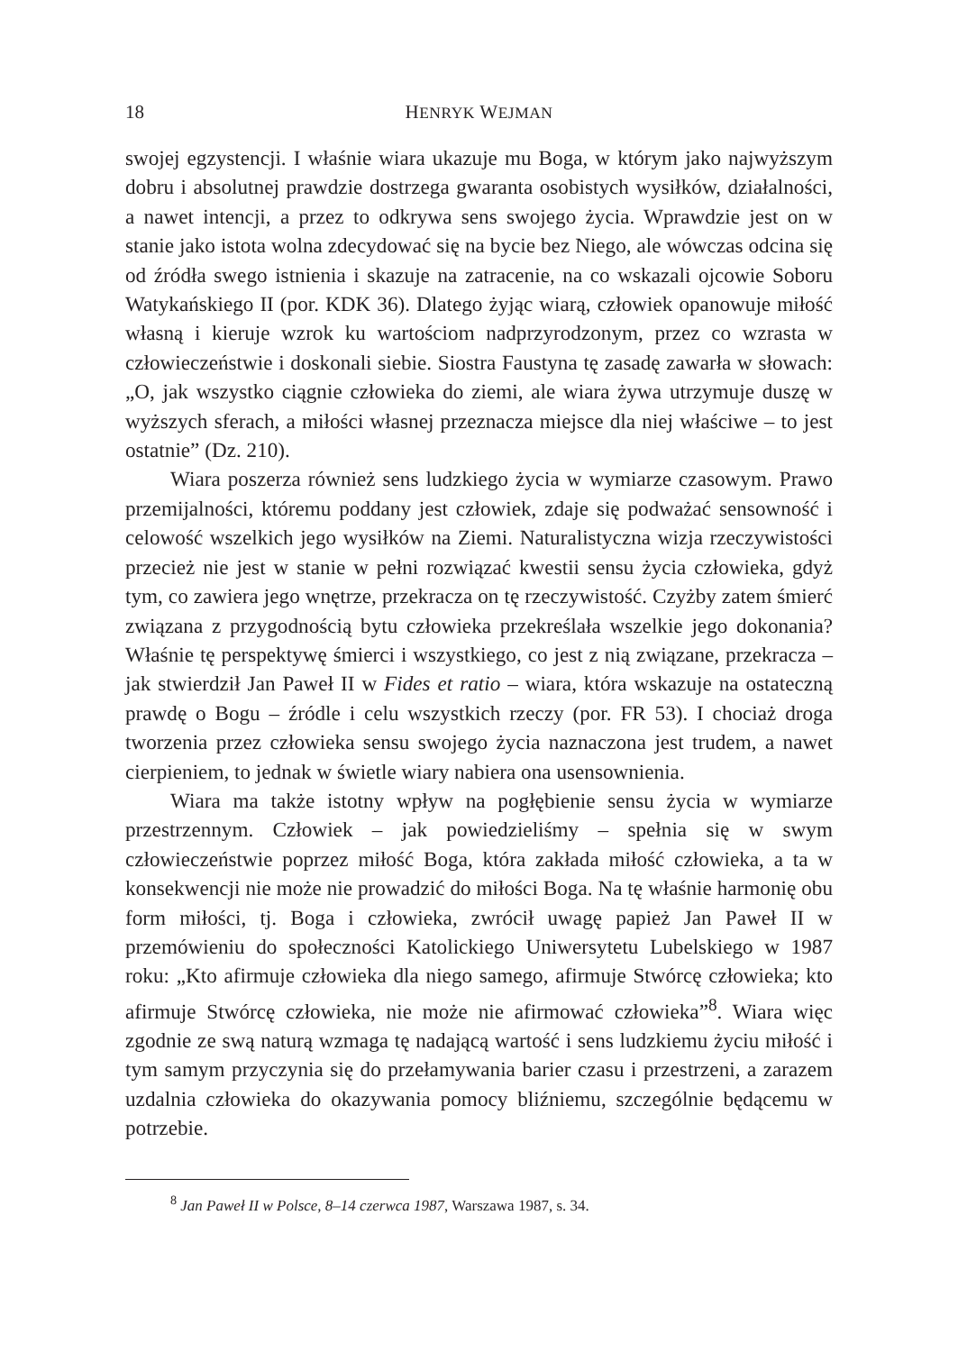18 HENRYK WEJMAN
swojej egzystencji. I właśnie wiara ukazuje mu Boga, w którym jako najwyższym dobru i absolutnej prawdzie dostrzega gwaranta osobistych wysiłków, działalności, a nawet intencji, a przez to odkrywa sens swojego życia. Wprawdzie jest on w stanie jako istota wolna zdecydować się na bycie bez Niego, ale wówczas odcina się od źródła swego istnienia i skazuje na zatracenie, na co wskazali ojcowie Soboru Watykańskiego II (por. KDK 36). Dlatego żyjąc wiarą, człowiek opanowuje miłość własną i kieruje wzrok ku wartościom nadprzyrodzonym, przez co wzrasta w człowieczeństwie i doskonali siebie. Siostra Faustyna tę zasadę zawarła w słowach: „O, jak wszystko ciągnie człowieka do ziemi, ale wiara żywa utrzymuje duszę w wyższych sferach, a miłości własnej przeznacza miejsce dla niej właściwe – to jest ostatnie” (Dz. 210).
Wiara poszerza również sens ludzkiego życia w wymiarze czasowym. Prawo przemijalności, któremu poddany jest człowiek, zdaje się podważać sensowność i celowość wszelkich jego wysiłków na Ziemi. Naturalistyczna wizja rzeczywistości przecież nie jest w stanie w pełni rozwiązać kwestii sensu życia człowieka, gdyż tym, co zawiera jego wnętrze, przekracza on tę rzeczywistość. Czyżby zatem śmierć związana z przygodnością bytu człowieka przekreślała wszelkie jego dokonania? Właśnie tę perspektywę śmierci i wszystkiego, co jest z nią związane, przekracza – jak stwierdził Jan Paweł II w Fides et ratio – wiara, która wskazuje na ostateczną prawdę o Bogu – źródle i celu wszystkich rzeczy (por. FR 53). I chociaż droga tworzenia przez człowieka sensu swojego życia naznaczona jest trudem, a nawet cierpieniem, to jednak w świetle wiary nabiera ona usensownienia.
Wiara ma także istotny wpływ na pogłębienie sensu życia w wymiarze przestrzennym. Człowiek – jak powiedzieliśmy – spełnia się w swym człowieczeństwie poprzez miłość Boga, która zakłada miłość człowieka, a ta w konsekwencji nie może nie prowadzić do miłości Boga. Na tę właśnie harmonię obu form miłości, tj. Boga i człowieka, zwrócił uwagę papież Jan Paweł II w przemówieniu do społeczności Katolickiego Uniwersytetu Lubelskiego w 1987 roku: „Kto afirmuje człowieka dla niego samego, afirmuje Stwórcę człowieka; kto afirmuje Stwórcę człowieka, nie może nie afirmować człowieka”<sup>8</sup>. Wiara więc zgodnie ze swą naturą wzmaga tę nadającą wartość i sens ludzkiemu życiu miłość i tym samym przyczynia się do przełamywania barier czasu i przestrzeni, a zarazem uzdalnia człowieka do okazywania pomocy bliźniemu, szczególnie będącemu w potrzebie.
<sup>8</sup> Jan Paweł II w Polsce, 8–14 czerwca 1987, Warszawa 1987, s. 34.